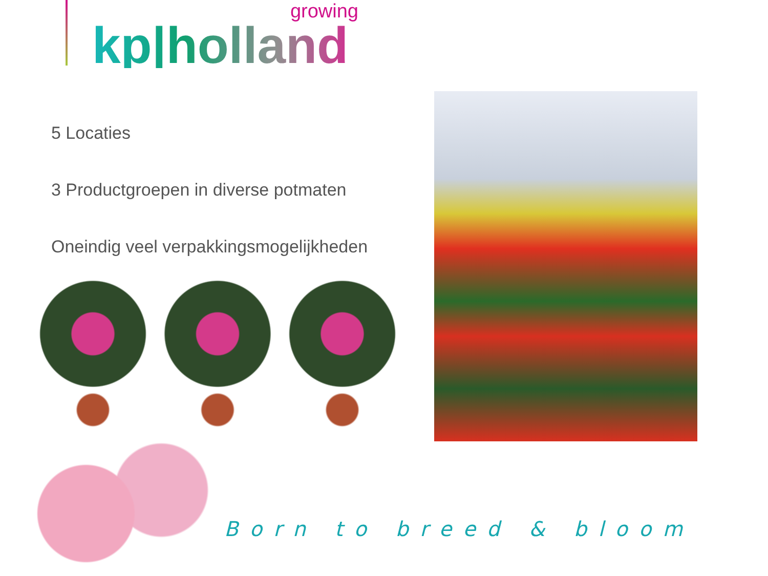growing
kp|holland
5 Locaties
3 Productgroepen in diverse potmaten
Oneindig veel verpakkingsmogelijkheden
Born to breed & bloom